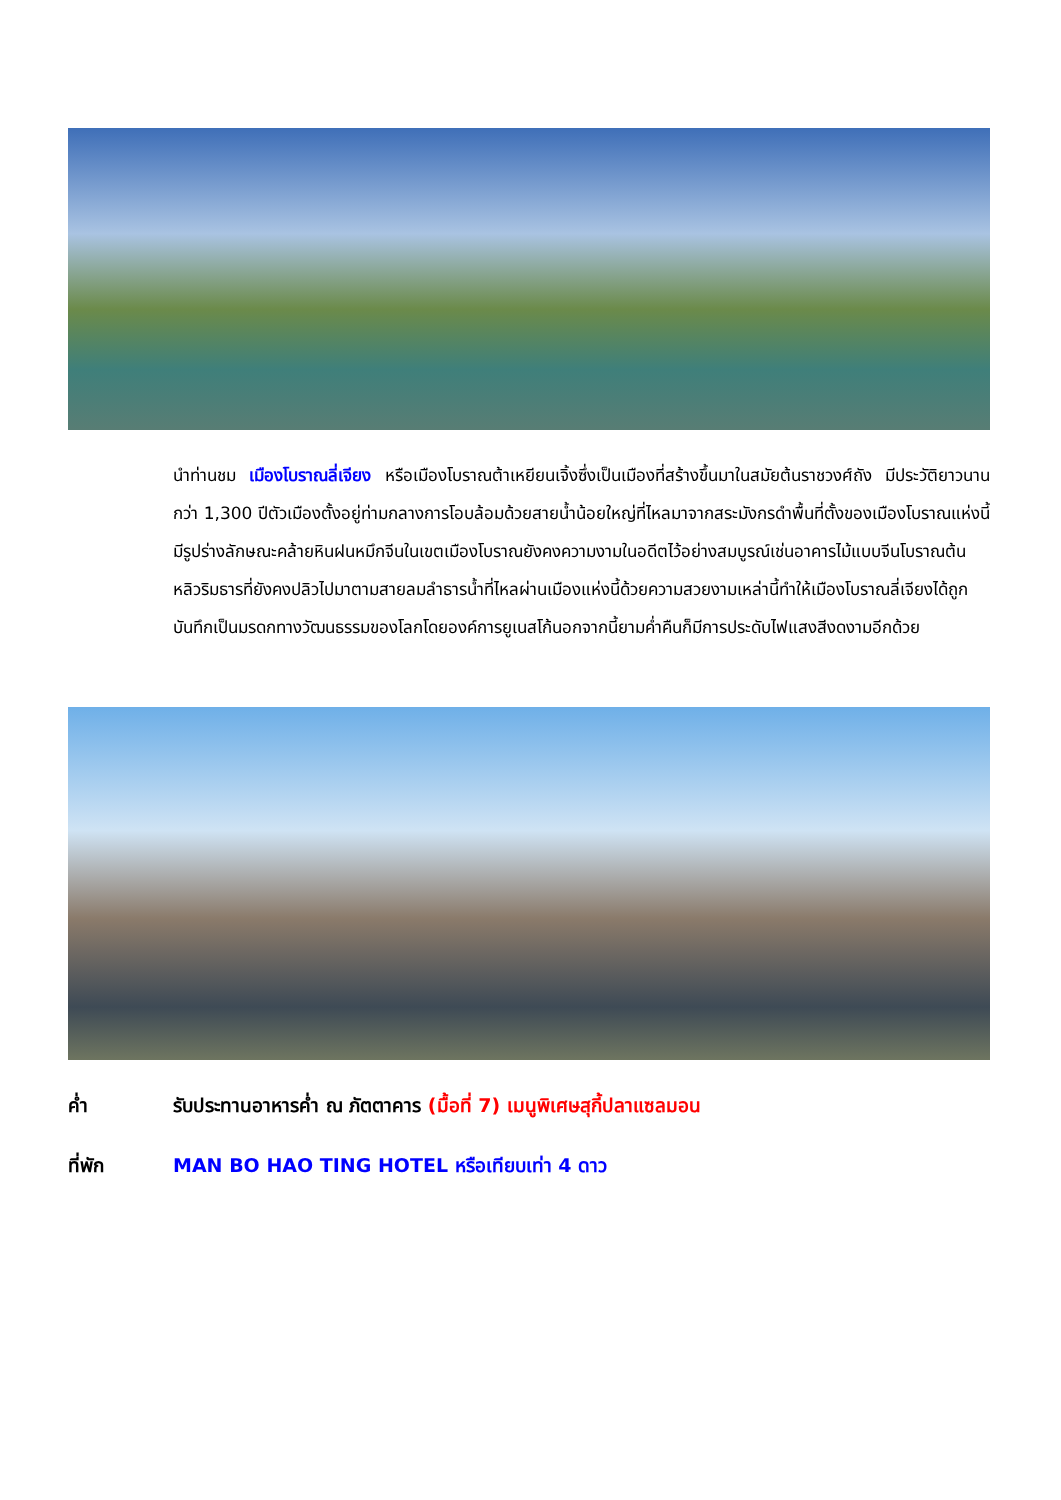นำท่านชม เมืองโบราณลี่เจียง หรือเมืองโบราณต้าเหยียนเจิ้งซึ่งเป็นเมืองที่สร้างขึ้นมาในสมัยต้นราชวงศ์ถัง มีประวัติยาวนานกว่า 1,300 ปีตัวเมืองตั้งอยู่ท่ามกลางการโอบล้อมด้วยสายน้ำน้อยใหญ่ที่ไหลมาจากสระมังกรดำพื้นที่ตั้งของเมืองโบราณแห่งนี้มีรูปร่างลักษณะคล้ายหินฝนหมึกจีนในเขตเมืองโบราณยังคงความงามในอดีตไว้อย่างสมบูรณ์เช่นอาคารไม้แบบจีนโบราณต้นหลิวริมธารที่ยังคงปลิวไปมาตามสายลมลำธารน้ำที่ไหลผ่านเมืองแห่งนี้ด้วยความสวยงามเหล่านี้ทำให้เมืองโบราณลี่เจียงได้ถูกบันทึกเป็นมรดกทางวัฒนธรรมของโลกโดยองค์การยูเนสโก้นอกจากนี้ยามค่ำคืนก็มีการประดับไฟแสงสีงดงามอีกด้วย
ค่ำ รับประทานอาหารค่ำ ณ ภัตตาคาร (มื้อที่ 7) เมนูพิเศษสุกี้ปลาแซลมอน
ที่พัก MAN BO HAO TING HOTEL หรือเทียบเท่า 4 ดาว